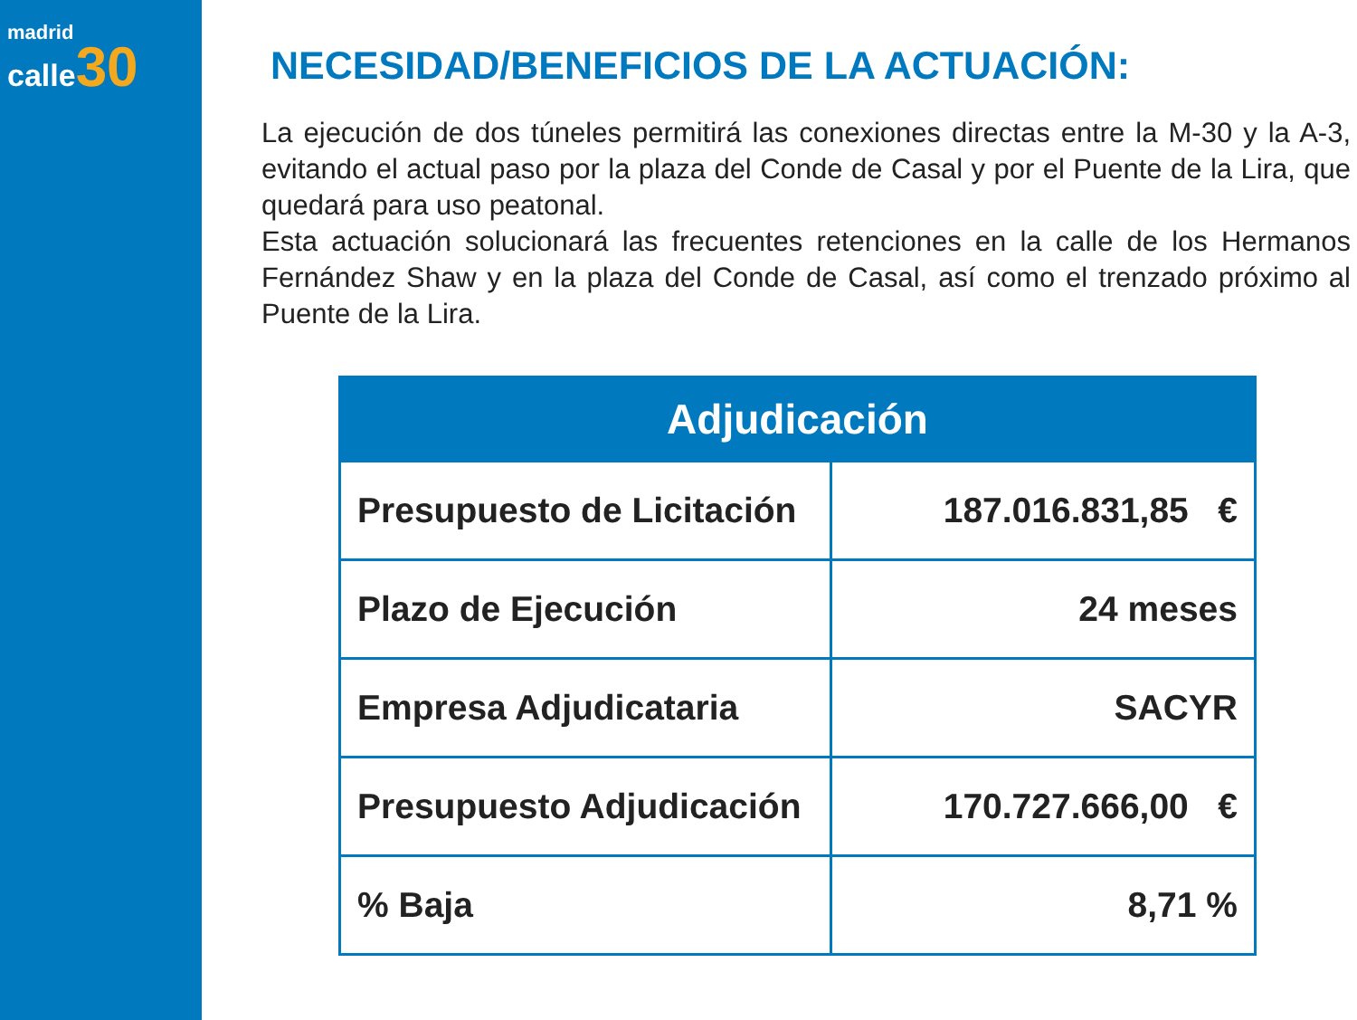madrid
calle 30
NECESIDAD/BENEFICIOS DE LA ACTUACIÓN:
La ejecución de dos túneles permitirá las conexiones directas entre la M-30 y la A-3, evitando el actual paso por la plaza del Conde de Casal y por el Puente de la Lira, que quedará para uso peatonal.
Esta actuación solucionará las frecuentes retenciones en la calle de los Hermanos Fernández Shaw y en la plaza del Conde de Casal, así como el trenzado próximo al Puente de la Lira.
| Adjudicación | |
| --- | --- |
| Presupuesto de Licitación | 187.016.831,85 € |
| Plazo de Ejecución | 24 meses |
| Empresa Adjudicataria | SACYR |
| Presupuesto Adjudicación | 170.727.666,00 € |
| % Baja | 8,71 % |